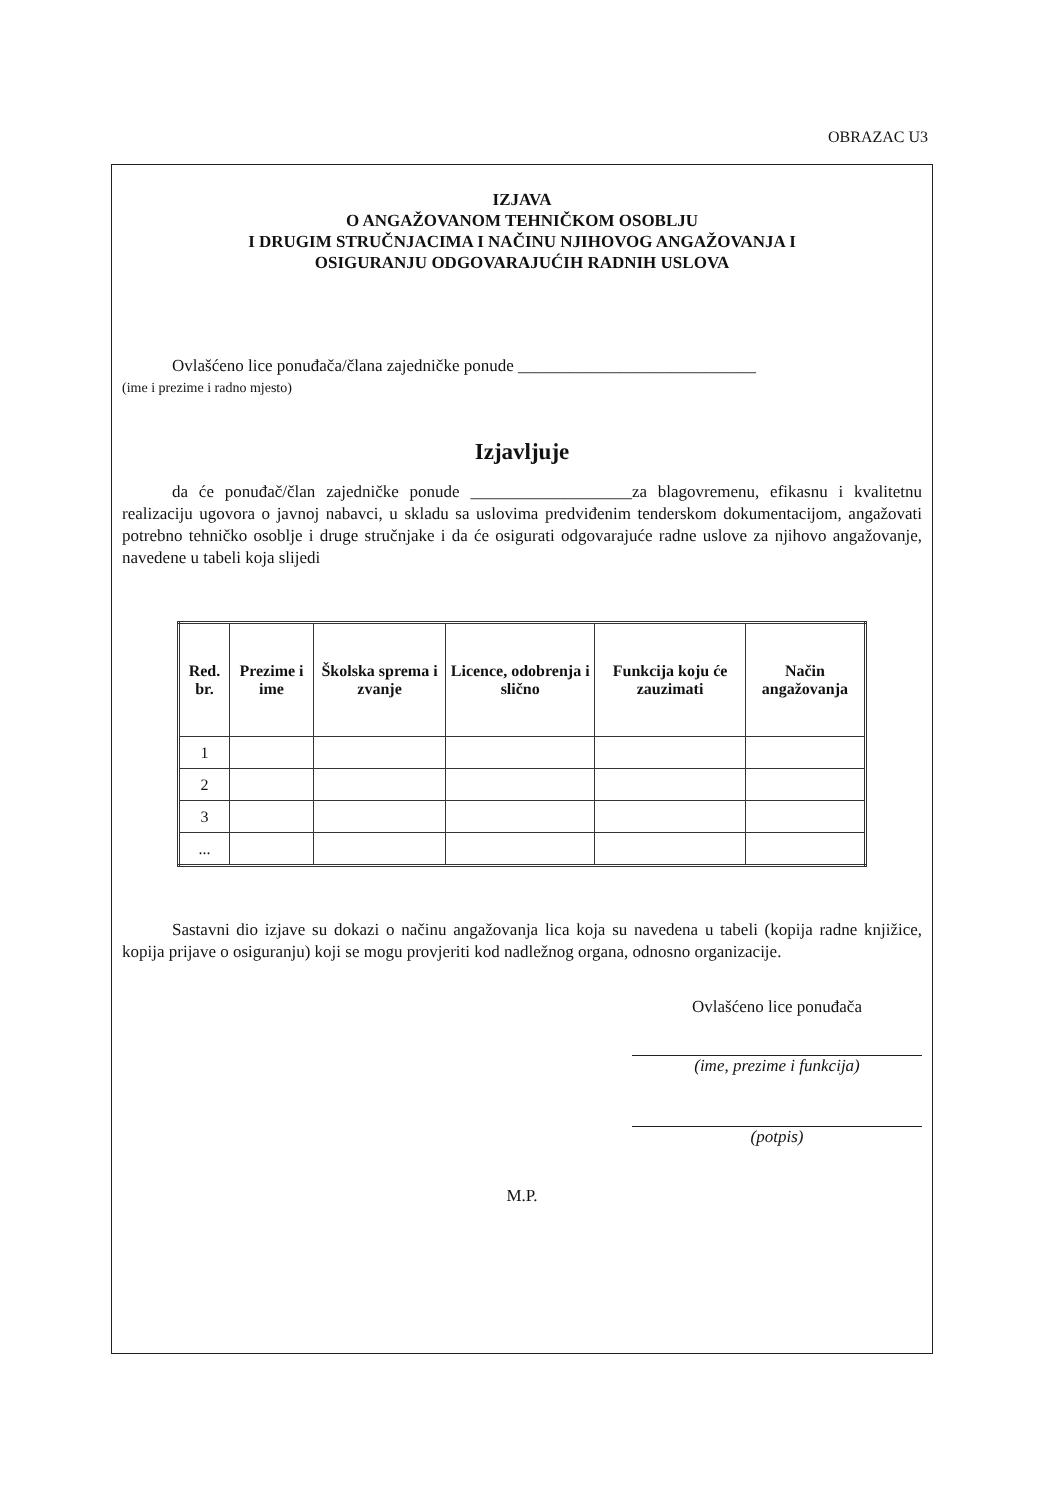OBRAZAC U3
IZJAVA
O ANGAŽOVANOM TEHNIČKOM OSOBLJU
I DRUGIM STRUČNJACIMA I NAČINU NJIHOVOG ANGAŽOVANJA I
OSIGURANJU ODGOVARAJUĆIH RADNIH USLOVA
Ovlašćeno lice ponuđača/člana zajedničke ponude ____________________________
(ime i prezime i radno mjesto)
Izjavljuje
da će ponuđač/član zajedničke ponude ___________________za blagovremenu, efikasnu i kvalitetnu realizaciju ugovora o javnoj nabavci, u skladu sa uslovima predviđenim tenderskom dokumentacijom, angažovati potrebno tehničko osoblje i druge stručnjake i da će osigurati odgovarajuće radne uslove za njihovo angažovanje, navedene u tabeli koja slijedi
| Red. br. | Prezime i ime | Školska sprema i zvanje | Licence, odobrenja i slično | Funkcija koju će zauzimati | Način angažovanja |
| --- | --- | --- | --- | --- | --- |
| 1 | | | | | |
| 2 | | | | | |
| 3 | | | | | |
| ... | | | | | |
Sastavni dio izjave su dokazi o načinu angažovanja lica koja su navedena u tabeli (kopija radne knjižice, kopija prijave o osiguranju) koji se mogu provjeriti kod nadležnog organa, odnosno organizacije.
Ovlašćeno lice ponuđača
(ime, prezime i funkcija)
(potpis)
M.P.